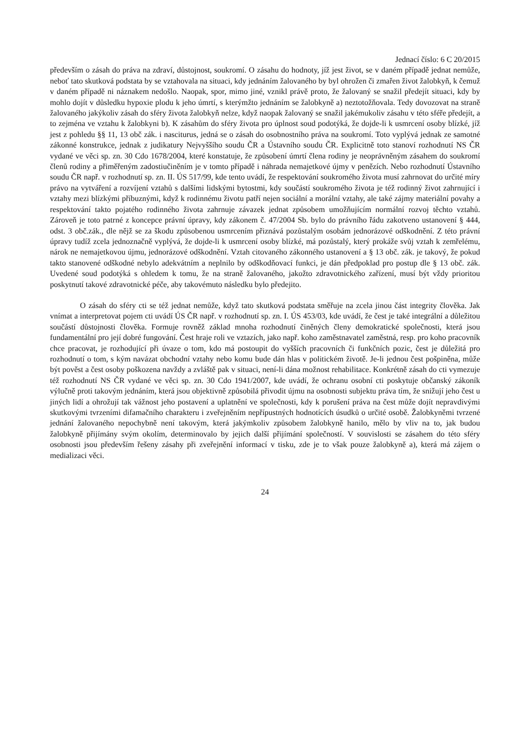Jednací číslo: 6 C 20/2015
především o zásah do práva na zdraví, důstojnost, soukromí. O zásahu do hodnoty, jíž jest život, se v daném případě jednat nemůže, neboť tato skutková podstata by se vztahovala na situaci, kdy jednáním žalovaného by byl ohrožen či zmařen život žalobkyň, k čemuž v daném případě ni náznakem nedošlo. Naopak, spor, mimo jiné, vznikl právě proto, že žalovaný se snažil předejít situaci, kdy by mohlo dojít v důsledku hypoxie plodu k jeho úmrtí, s kterýmžto jednáním se žalobkyně a) neztotožňovala. Tedy dovozovat na straně žalovaného jakýkoliv zásah do sféry života žalobkyň nelze, když naopak žalovaný se snažil jakémukoliv zásahu v této sféře předejít, a to zejména ve vztahu k žalobkyni b). K zásahům do sféry života pro úplnost soud podotýká, že dojde-li k usmrcení osoby blízké, jíž jest z pohledu §§ 11, 13 obč zák. i nasciturus, jedná se o zásah do osobnostního práva na soukromí. Toto vyplývá jednak ze samotné zákonné konstrukce, jednak z judikatury Nejvyššího soudu ČR a Ústavního soudu ČR. Explicitně toto stanoví rozhodnutí NS ČR vydané ve věci sp. zn. 30 Cdo 1678/2004, které konstatuje, že způsobení úmrtí člena rodiny je neoprávněným zásahem do soukromí členů rodiny a přiměřeným zadostiučiněním je v tomto případě i náhrada nemajetkové újmy v penězích. Nebo rozhodnutí Ústavního soudu ČR např. v rozhodnutí sp. zn. II. ÚS 517/99, kde tento uvádí, že respektování soukromého života musí zahrnovat do určité míry právo na vytváření a rozvíjení vztahů s dalšími lidskými bytostmi, kdy součástí soukromého života je též rodinný život zahrnující i vztahy mezi blízkými příbuznými, když k rodinnému životu patří nejen sociální a morální vztahy, ale také zájmy materiální povahy a respektování takto pojatého rodinného života zahrnuje závazek jednat způsobem umožňujícím normální rozvoj těchto vztahů. Zároveň je toto patrné z koncepce právní úpravy, kdy zákonem č. 47/2004 Sb. bylo do právního řádu zakotveno ustanovení § 444, odst. 3 obč.zák., dle nějž se za škodu způsobenou usmrcením přiznává pozůstalým osobám jednorázové odškodnění. Z této právní úpravy tudíž zcela jednoznačně vyplývá, že dojde-li k usmrcení osoby blízké, má pozůstalý, který prokáže svůj vztah k zemřelému, nárok ne nemajetkovou újmu, jednorázové odškodnění. Vztah citovaného zákonného ustanovení a § 13 obč. zák. je takový, že pokud takto stanovené odškodné nebylo adekvátním a neplnilo by odškodňovací funkci, je dán předpoklad pro postup dle § 13 obč. zák. Uvedené soud podotýká s ohledem k tomu, že na straně žalovaného, jakožto zdravotnického zařízení, musí být vždy prioritou poskytnutí takové zdravotnické péče, aby takovémuto následku bylo předejito.
O zásah do sféry cti se též jednat nemůže, když tato skutková podstata směřuje na zcela jinou část integrity člověka. Jak vnímat a interpretovat pojem cti uvádí ÚS ČR např. v rozhodnutí sp. zn. I. ÚS 453/03, kde uvádí, že čest je také integrální a důležitou součástí důstojnosti člověka. Formuje rovněž základ mnoha rozhodnutí činěných členy demokratické společnosti, která jsou fundamentální pro její dobré fungování. Čest hraje roli ve vztazích, jako např. koho zaměstnavatel zaměstná, resp. pro koho pracovník chce pracovat, je rozhodující při úvaze o tom, kdo má postoupit do vyšších pracovních či funkčních pozic, čest je důležitá pro rozhodnutí o tom, s kým navázat obchodní vztahy nebo komu bude dán hlas v politickém životě. Je-li jednou čest pošpiněna, může být pověst a čest osoby poškozena navždy a zvláště pak v situaci, není-li dána možnost rehabilitace. Konkrétně zásah do cti vymezuje též rozhodnutí NS ČR vydané ve věci sp. zn. 30 Cdo 1941/2007, kde uvádí, že ochranu osobní cti poskytuje občanský zákoník výlučně proti takovým jednáním, která jsou objektivně způsobilá přivodit újmu na osobnosti subjektu práva tím, že snižují jeho čest u jiných lidí a ohrožují tak vážnost jeho postavení a uplatnění ve společnosti, kdy k porušení práva na čest může dojít nepravdivými skutkovými tvrzeními difamačního charakteru i zveřejněním nepřípustných hodnotících úsudků o určité osobě. Žalobkyněmi tvrzené jednání žalovaného nepochybně není takovým, která jakýmkoliv způsobem žalobkyně hanilo, mělo by vliv na to, jak budou žalobkyně přijímány svým okolím, determinovalo by jejich další přijímání společností. V souvislosti se zásahem do této sféry osobnosti jsou především řešeny zásahy při zveřejnění informací v tisku, zde je to však pouze žalobkyně a), která má zájem o medializaci věci.
24